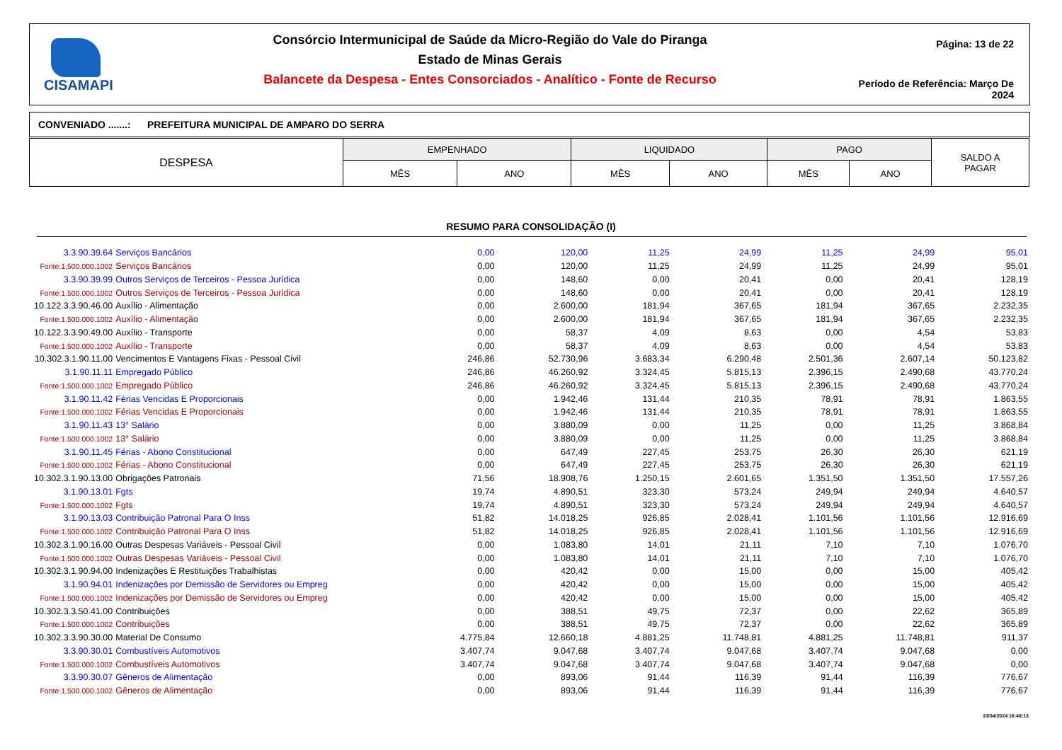CISAMAPI
Consórcio Intermunicipal de Saúde da Micro-Região do Vale do Piranga
Estado de Minas Gerais
Balancete da Despesa - Entes Consorciados - Analítico - Fonte de Recurso
Página: 13 de 22
Período de Referência: Março De 2024
CONVENIADO .......: PREFEITURA MUNICIPAL DE AMPARO DO SERRA
| DESPESA | EMPENHADO | | LIQUIDADO | | PAGO | | SALDO A PAGAR |
| | MÊS | ANO | MÊS | ANO | MÊS | ANO | |
RESUMO PARA CONSOLIDAÇÃO (I)
| 3.3.90.39.64 | Serviços Bancários | 0,00 | 120,00 | 11,25 | 24,99 | 11,25 | 24,99 | 95,01 |
| Fonte:1.500.000.1002 | Serviços Bancários | 0,00 | 120,00 | 11,25 | 24,99 | 11,25 | 24,99 | 95,01 |
| 3.3.90.39.99 | Outros Serviços de Terceiros - Pessoa Jurídica | 0,00 | 148,60 | 0,00 | 20,41 | 0,00 | 20,41 | 128,19 |
| Fonte:1.500.000.1002 | Outros Serviços de Terceiros - Pessoa Jurídica | 0,00 | 148,60 | 0,00 | 20,41 | 0,00 | 20,41 | 128,19 |
| 10.122.3.3.90.46.00 | Auxílio - Alimentação | 0,00 | 2.600,00 | 181,94 | 367,65 | 181,94 | 367,65 | 2.232,35 |
| Fonte:1.500.000.1002 | Auxílio - Alimentação | 0,00 | 2.600,00 | 181,94 | 367,65 | 181,94 | 367,65 | 2.232,35 |
| 10.122.3.3.90.49.00 | Auxílio - Transporte | 0,00 | 58,37 | 4,09 | 8,63 | 0,00 | 4,54 | 53,83 |
| Fonte:1.500.000.1002 | Auxílio - Transporte | 0,00 | 58,37 | 4,09 | 8,63 | 0,00 | 4,54 | 53,83 |
| 10.302.3.1.90.11.00 | Vencimentos E Vantagens Fixas - Pessoal Civil | 246,86 | 52.730,96 | 3.683,34 | 6.290,48 | 2.501,36 | 2.607,14 | 50.123,82 |
| 3.1.90.11.11 | Empregado Público | 246,86 | 46.260,92 | 3.324,45 | 5.815,13 | 2.396,15 | 2.490,68 | 43.770,24 |
| Fonte:1.500.000.1002 | Empregado Público | 246,86 | 46.260,92 | 3.324,45 | 5.815,13 | 2.396,15 | 2.490,68 | 43.770,24 |
| 3.1.90.11.42 | Férias Vencidas E Proporcionais | 0,00 | 1.942,46 | 131,44 | 210,35 | 78,91 | 78,91 | 1.863,55 |
| Fonte:1.500.000.1002 | Férias Vencidas E Proporcionais | 0,00 | 1.942,46 | 131,44 | 210,35 | 78,91 | 78,91 | 1.863,55 |
| 3.1.90.11.43 | 13° Salário | 0,00 | 3.880,09 | 0,00 | 11,25 | 0,00 | 11,25 | 3.868,84 |
| Fonte:1.500.000.1002 | 13° Salário | 0,00 | 3.880,09 | 0,00 | 11,25 | 0,00 | 11,25 | 3.868,84 |
| 3.1.90.11.45 | Férias - Abono Constitucional | 0,00 | 647,49 | 227,45 | 253,75 | 26,30 | 26,30 | 621,19 |
| Fonte:1.500.000.1002 | Férias - Abono Constitucional | 0,00 | 647,49 | 227,45 | 253,75 | 26,30 | 26,30 | 621,19 |
| 10.302.3.1.90.13.00 | Obrigações Patronais | 71,56 | 18.908,76 | 1.250,15 | 2.601,65 | 1.351,50 | 1.351,50 | 17.557,26 |
| 3.1.90.13.01 | Fgts | 19,74 | 4.890,51 | 323,30 | 573,24 | 249,94 | 249,94 | 4.640,57 |
| Fonte:1.500.000.1002 | Fgts | 19,74 | 4.890,51 | 323,30 | 573,24 | 249,94 | 249,94 | 4.640,57 |
| 3.1.90.13.03 | Contribuição Patronal Para O Inss | 51,82 | 14.018,25 | 926,85 | 2.028,41 | 1.101,56 | 1.101,56 | 12.916,69 |
| Fonte:1.500.000.1002 | Contribuição Patronal Para O Inss | 51,82 | 14.018,25 | 926,85 | 2.028,41 | 1.101,56 | 1.101,56 | 12.916,69 |
| 10.302.3.1.90.16.00 | Outras Despesas Variáveis - Pessoal Civil | 0,00 | 1.083,80 | 14,01 | 21,11 | 7,10 | 7,10 | 1.076,70 |
| Fonte:1.500.000.1002 | Outras Despesas Variáveis - Pessoal Civil | 0,00 | 1.083,80 | 14,01 | 21,11 | 7,10 | 7,10 | 1.076,70 |
| 10.302.3.1.90.94.00 | Indenizações E Restituições Trabalhistas | 0,00 | 420,42 | 0,00 | 15,00 | 0,00 | 15,00 | 405,42 |
| 3.1.90.94.01 | Indenizações por Demissão de Servidores ou Empreg | 0,00 | 420,42 | 0,00 | 15,00 | 0,00 | 15,00 | 405,42 |
| Fonte:1.500.000.1002 | Indenizações por Demissão de Servidores ou Empreg | 0,00 | 420,42 | 0,00 | 15,00 | 0,00 | 15,00 | 405,42 |
| 10.302.3.3.50.41.00 | Contribuições | 0,00 | 388,51 | 49,75 | 72,37 | 0,00 | 22,62 | 365,89 |
| Fonte:1.500.000.1002 | Contribuições | 0,00 | 388,51 | 49,75 | 72,37 | 0,00 | 22,62 | 365,89 |
| 10.302.3.3.90.30.00 | Material De Consumo | 4.775,84 | 12.660,18 | 4.881,25 | 11.748,81 | 4.881,25 | 11.748,81 | 911,37 |
| 3.3.90.30.01 | Combustíveis Automotivos | 3.407,74 | 9.047,68 | 3.407,74 | 9.047,68 | 3.407,74 | 9.047,68 | 0,00 |
| Fonte:1.500.000.1002 | Combustíveis Automotivos | 3.407,74 | 9.047,68 | 3.407,74 | 9.047,68 | 3.407,74 | 9.047,68 | 0,00 |
| 3.3.90.30.07 | Gêneros de Alimentação | 0,00 | 893,06 | 91,44 | 116,39 | 91,44 | 116,39 | 776,67 |
| Fonte:1.500.000.1002 | Gêneros de Alimentação | 0,00 | 893,06 | 91,44 | 116,39 | 91,44 | 116,39 | 776,67 |
10/04/2024 16:48:13